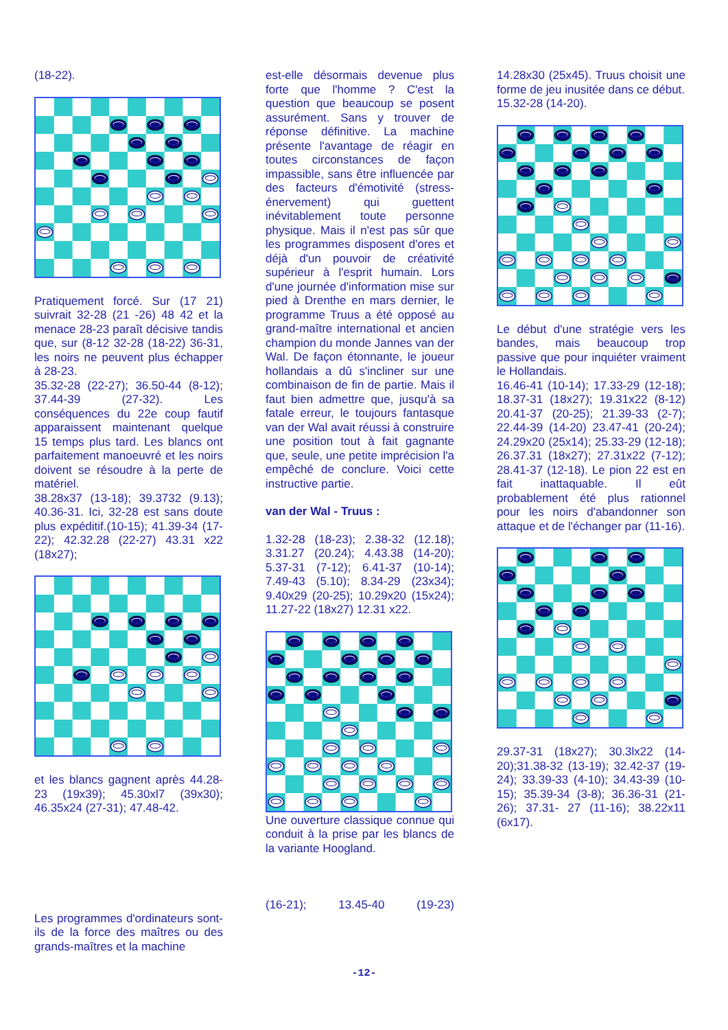(18-22).
Pratiquement forcé. Sur (17 21) suivrait 32-28 (21 -26) 48 42 et la menace 28-23 paraît décisive tandis que, sur (8-12 32-28 (18-22) 36-31, les noirs ne peuvent plus échapper à 28-23.
35.32-28 (22-27); 36.50-44 (8-12); 37.44-39 (27-32). Les conséquences du 22e coup fautif apparaissent maintenant quelque 15 temps plus tard. Les blancs ont parfaitement manoeuvré et les noirs doivent se résoudre à la perte de matériel.
38.28x37 (13-18); 39.3732 (9.13); 40.36-31. Ici, 32-28 est sans doute plus expéditif.(10-15); 41.39-34 (17-22); 42.32.28 (22-27) 43.31 x22 (18x27);
et les blancs gagnent après 44.28-23 (19x39); 45.30xl7 (39x30); 46.35x24 (27-31); 47.48-42.
Les programmes d'ordinateurs sont-ils de la force des maîtres ou des grands-maîtres et la machine
est-elle désormais devenue plus forte que l'homme ? C'est la question que beaucoup se posent assurément. Sans y trouver de réponse définitive. La machine présente l'avantage de réagir en toutes circonstances de façon impassible, sans être influencée par des facteurs d'émotivité (stress-énervement) qui guettent inévitablement toute personne physique. Mais il n'est pas sûr que les programmes disposent d'ores et déjà d'un pouvoir de créativité supérieur à l'esprit humain. Lors d'une journée d'information mise sur pied à Drenthe en mars dernier, le programme Truus a été opposé au grand-maître international et ancien champion du monde Jannes van der Wal. De façon étonnante, le joueur hollandais a dû s'incliner sur une combinaison de fin de partie. Mais il faut bien admettre que, jusqu'à sa fatale erreur, le toujours fantasque van der Wal avait réussi à construire une position tout à fait gagnante que, seule, une petite imprécision l'a empêché de conclure. Voici cette instructive partie.
van der Wal - Truus :
1.32-28 (18-23); 2.38-32 (12.18); 3.31.27 (20.24); 4.43.38 (14-20); 5.37-31 (7-12); 6.41-37 (10-14); 7.49-43 (5.10); 8.34-29 (23x34); 9.40x29 (20-25); 10.29x20 (15x24); 11.27-22 (18x27) 12.31 x22.
Une ouverture classique connue qui conduit à la prise par les blancs de la variante Hoogland.
(16-21); 13.45-40 (19-23)
14.28x30 (25x45). Truus choisit une forme de jeu inusitée dans ce début.
15.32-28 (14-20).
Le début d'une stratégie vers les bandes, mais beaucoup trop passive que pour inquiéter vraiment le Hollandais.
16.46-41 (10-14); 17.33-29 (12-18); 18.37-31 (18x27); 19.31x22 (8-12) 20.41-37 (20-25); 21.39-33 (2-7); 22.44-39 (14-20) 23.47-41 (20-24); 24.29x20 (25x14); 25.33-29 (12-18); 26.37.31 (18x27); 27.31x22 (7-12); 28.41-37 (12-18). Le pion 22 est en fait inattaquable. Il eût probablement été plus rationnel pour les noirs d'abandonner son attaque et de l'échanger par (11-16).
29.37-31 (18x27); 30.3lx22 (14-20);31.38-32 (13-19); 32.42-37 (19-24); 33.39-33 (4-10); 34.43-39 (10-15); 35.39-34 (3-8); 36.36-31 (21-26); 37.31- 27 (11-16); 38.22x11 (6x17).
-12-